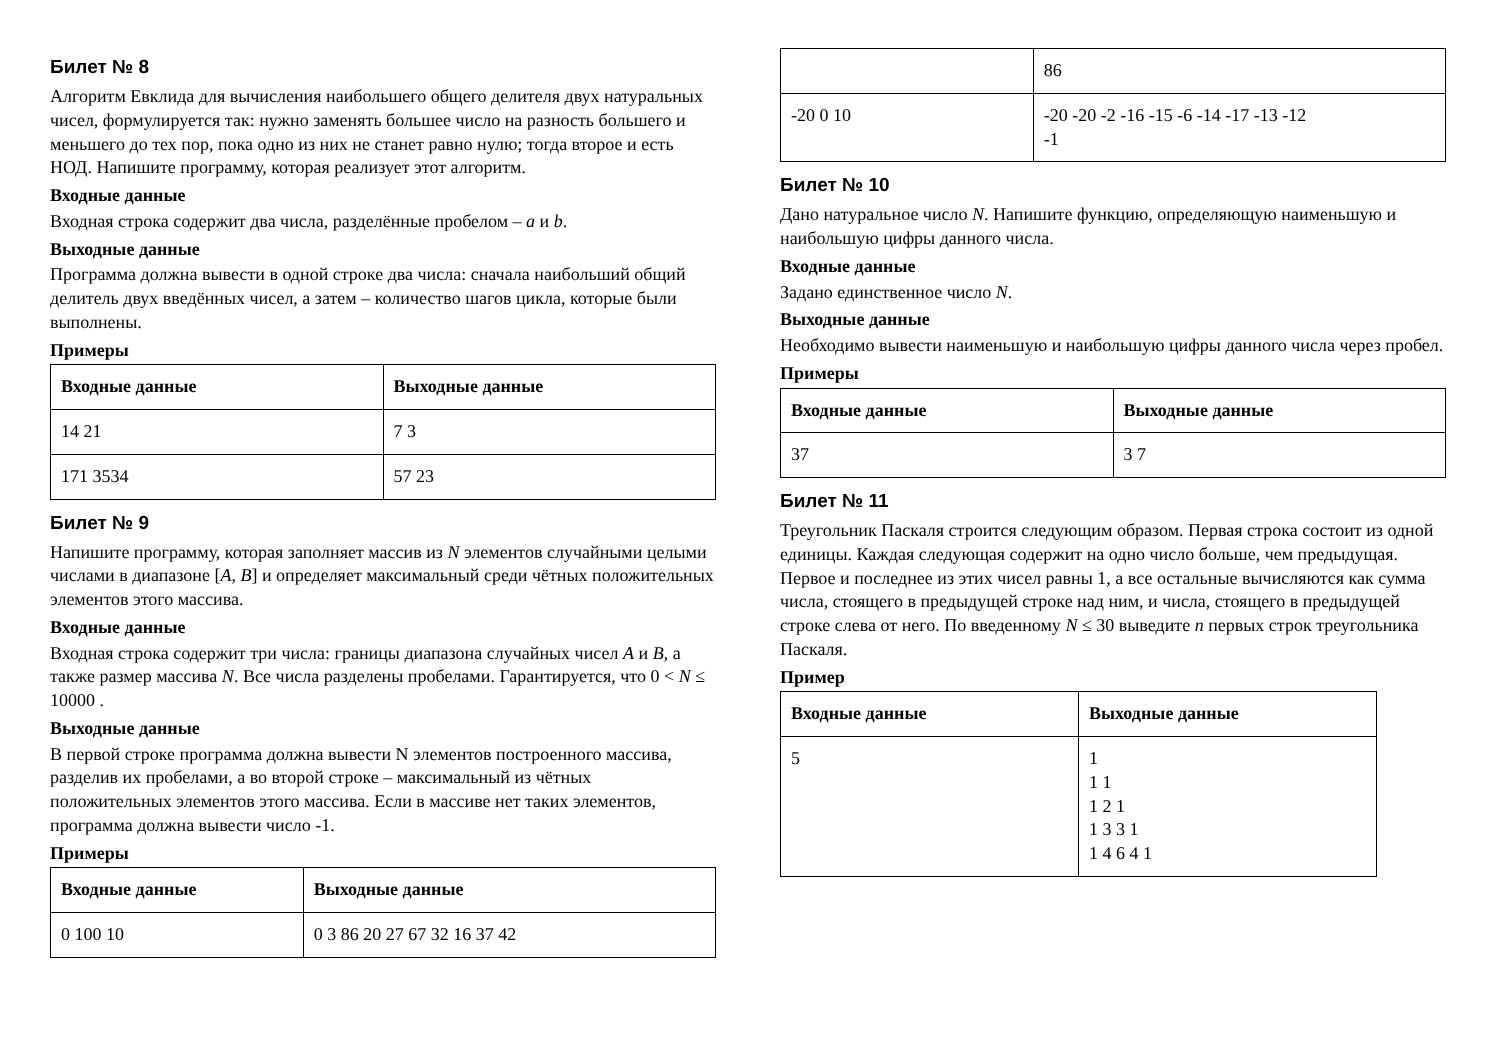Билет № 8
Алгоритм Евклида для вычисления наибольшего общего делителя двух натуральных чисел, формулируется так: нужно заменять большее число на разность большего и меньшего до тех пор, пока одно из них не станет равно нулю; тогда второе и есть НОД. Напишите программу, которая реализует этот алгоритм.
Входные данные
Входная строка содержит два числа, разделённые пробелом – a и b.
Выходные данные
Программа должна вывести в одной строке два числа: сначала наибольший общий делитель двух введённых чисел, а затем – количество шагов цикла, которые были выполнены.
Примеры
| Входные данные | Выходные данные |
| --- | --- |
| 14 21 | 7 3 |
| 171 3534 | 57 23 |
Билет № 9
Напишите программу, которая заполняет массив из N элементов случайными целыми числами в диапазоне [A, B] и определяет максимальный среди чётных положительных элементов этого массива.
Входные данные
Входная строка содержит три числа: границы диапазона случайных чисел A и B, а также размер массива N. Все числа разделены пробелами. Гарантируется, что 0 < N ≤ 10000 .
Выходные данные
В первой строке программа должна вывести N элементов построенного массива, разделив их пробелами, а во второй строке – максимальный из чётных положительных элементов этого массива. Если в массиве нет таких элементов, программа должна вывести число -1.
Примеры
| Входные данные | Выходные данные |
| --- | --- |
| 0 100 10 | 0 3 86 20 27 67 32 16 37 42 |
| | 86 |
| -20 0 10 | -20 -20 -2 -16 -15 -6 -14 -17 -13 -12 -1 |
Билет № 10
Дано натуральное число N. Напишите функцию, определяющую наименьшую и наибольшую цифры данного числа.
Входные данные
Задано единственное число N.
Выходные данные
Необходимо вывести наименьшую и наибольшую цифры данного числа через пробел.
Примеры
| Входные данные | Выходные данные |
| --- | --- |
| 37 | 3 7 |
Билет № 11
Треугольник Паскаля строится следующим образом. Первая строка состоит из одной единицы. Каждая следующая содержит на одно число больше, чем предыдущая. Первое и последнее из этих чисел равны 1, а все остальные вычисляются как сумма числа, стоящего в предыдущей строке над ним, и числа, стоящего в предыдущей строке слева от него. По введенному N ≤ 30 выведите n первых строк треугольника Паскаля.
Пример
| Входные данные | Выходные данные |
| --- | --- |
| 5 | 1 1 1 1 2 1 1 3 3 1 1 4 6 4 1 |